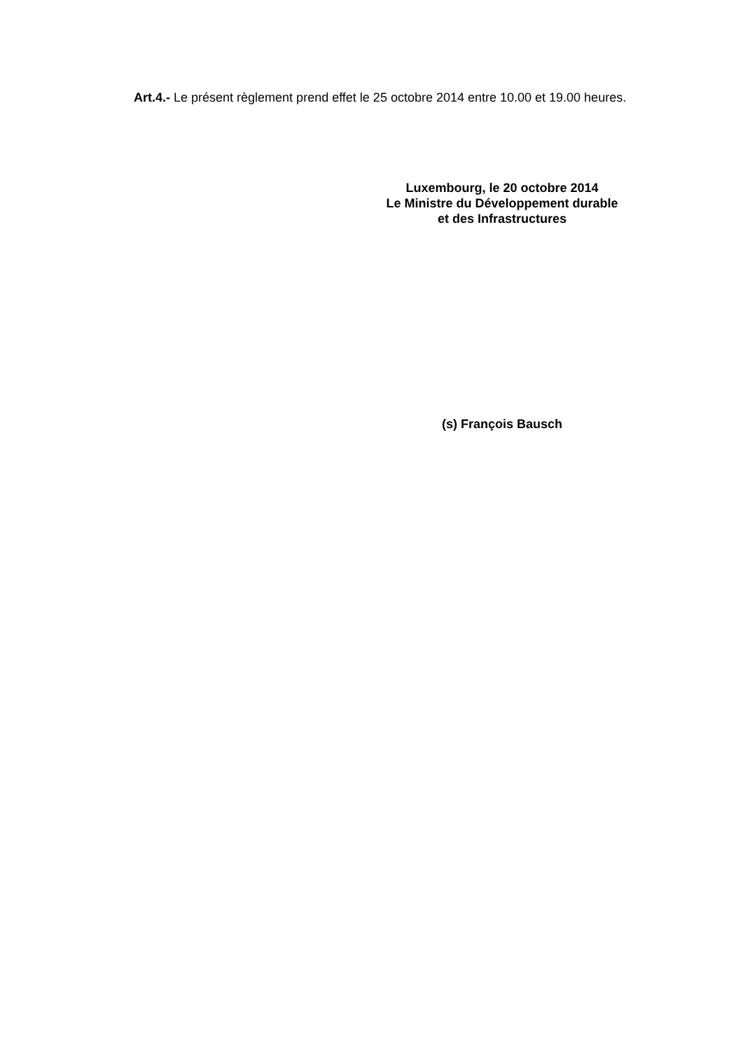Art.4.- Le présent règlement prend effet le 25 octobre 2014 entre 10.00 et 19.00 heures.
Luxembourg, le 20 octobre 2014
Le Ministre du Développement durable
et des Infrastructures
(s) François Bausch